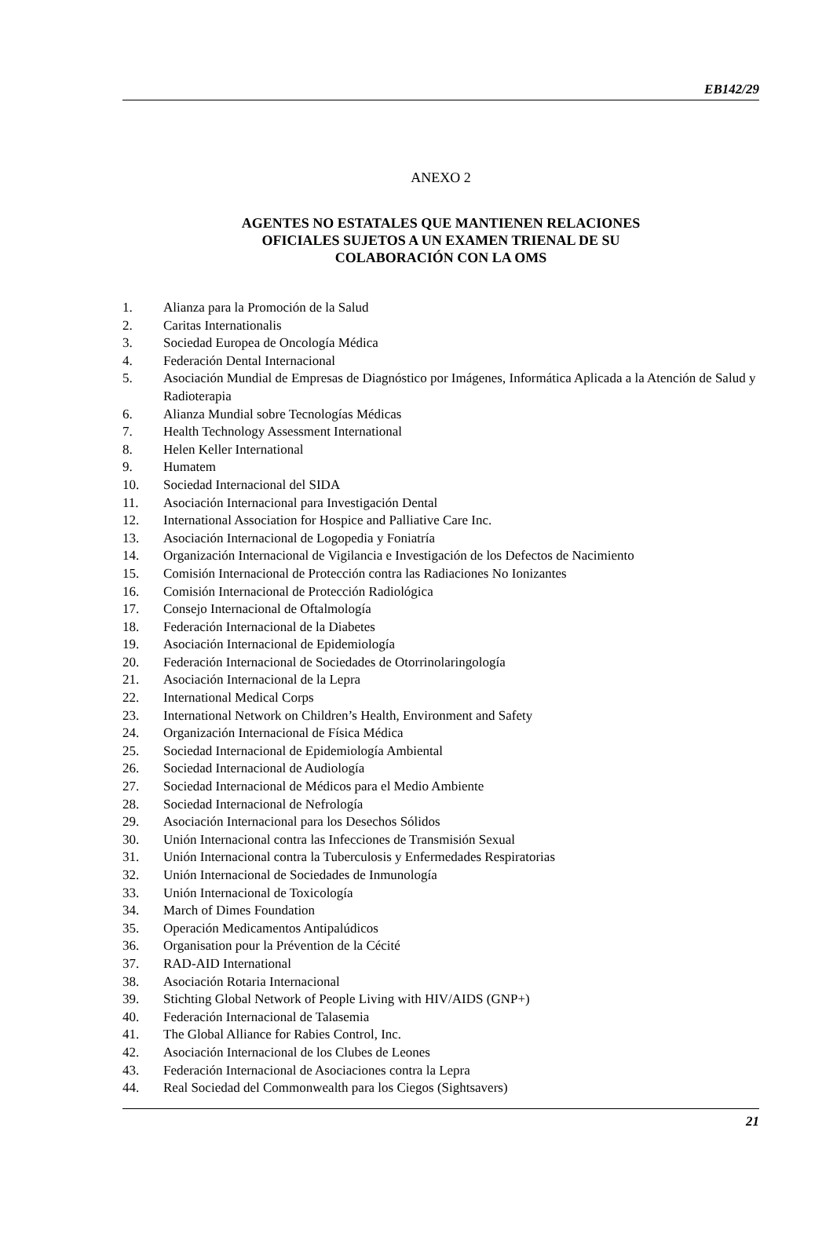EB142/29
ANEXO 2
AGENTES NO ESTATALES QUE MANTIENEN RELACIONES
OFICIALES SUJETOS A UN EXAMEN TRIENAL DE SU
COLABORACIÓN CON LA OMS
1. Alianza para la Promoción de la Salud
2. Caritas Internationalis
3. Sociedad Europea de Oncología Médica
4. Federación Dental Internacional
5. Asociación Mundial de Empresas de Diagnóstico por Imágenes, Informática Aplicada a la Atención de Salud y Radioterapia
6. Alianza Mundial sobre Tecnologías Médicas
7. Health Technology Assessment International
8. Helen Keller International
9. Humatem
10. Sociedad Internacional del SIDA
11. Asociación Internacional para Investigación Dental
12. International Association for Hospice and Palliative Care Inc.
13. Asociación Internacional de Logopedia y Foniatría
14. Organización Internacional de Vigilancia e Investigación de los Defectos de Nacimiento
15. Comisión Internacional de Protección contra las Radiaciones No Ionizantes
16. Comisión Internacional de Protección Radiológica
17. Consejo Internacional de Oftalmología
18. Federación Internacional de la Diabetes
19. Asociación Internacional de Epidemiología
20. Federación Internacional de Sociedades de Otorrinolaringología
21. Asociación Internacional de la Lepra
22. International Medical Corps
23. International Network on Children’s Health, Environment and Safety
24. Organización Internacional de Física Médica
25. Sociedad Internacional de Epidemiología Ambiental
26. Sociedad Internacional de Audiología
27. Sociedad Internacional de Médicos para el Medio Ambiente
28. Sociedad Internacional de Nefrología
29. Asociación Internacional para los Desechos Sólidos
30. Unión Internacional contra las Infecciones de Transmisión Sexual
31. Unión Internacional contra la Tuberculosis y Enfermedades Respiratorias
32. Unión Internacional de Sociedades de Inmunología
33. Unión Internacional de Toxicología
34. March of Dimes Foundation
35. Operación Medicamentos Antipalúdicos
36. Organisation pour la Prévention de la Cécité
37. RAD-AID International
38. Asociación Rotaria Internacional
39. Stichting Global Network of People Living with HIV/AIDS (GNP+)
40. Federación Internacional de Talasemia
41. The Global Alliance for Rabies Control, Inc.
42. Asociación Internacional de los Clubes de Leones
43. Federación Internacional de Asociaciones contra la Lepra
44. Real Sociedad del Commonwealth para los Ciegos (Sightsavers)
21